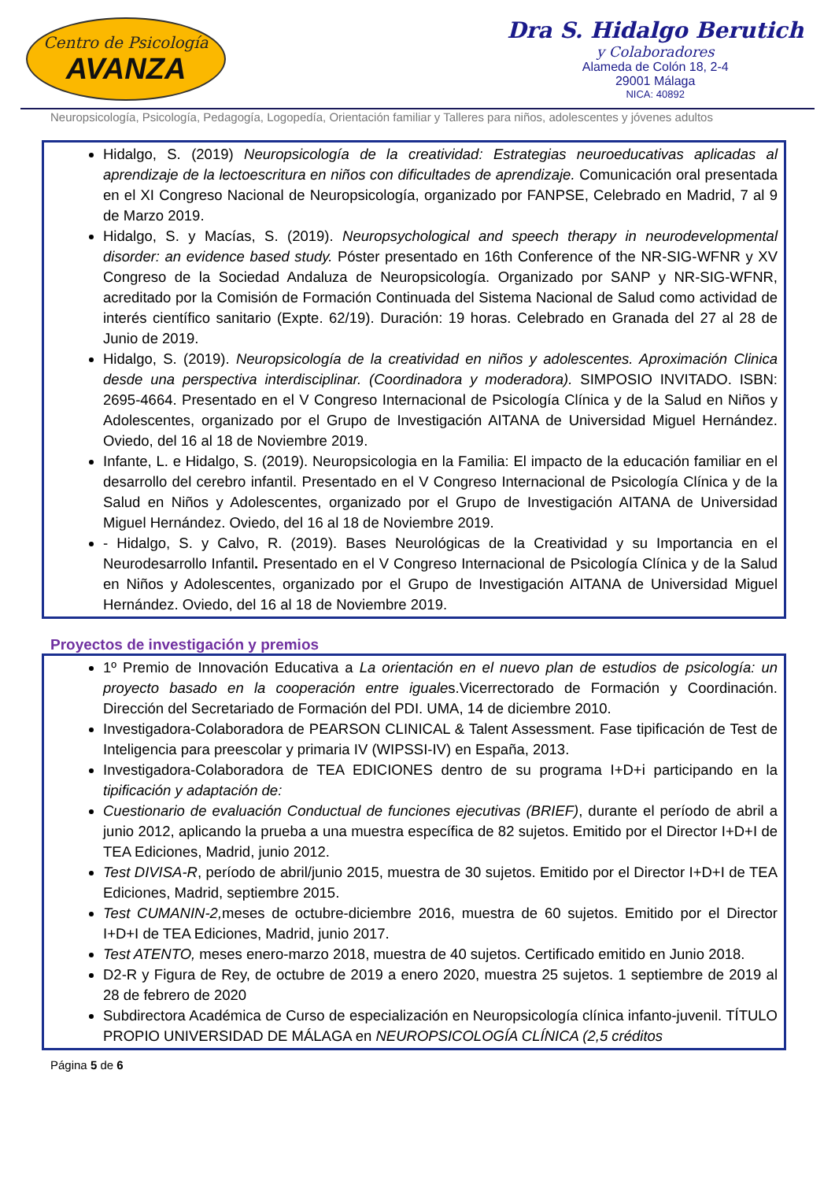Centro de Psicología
AVANZA
Dra S. Hidalgo Berutich
y Colaboradores
Alameda de Colón 18, 2-4
29001 Málaga
NICA: 40892
Neuropsicología, Psicología, Pedagogía, Logopedía, Orientación familiar y Talleres para niños, adolescentes y jóvenes adultos
Hidalgo, S. (2019) Neuropsicología de la creatividad: Estrategias neuroeducativas aplicadas al aprendizaje de la lectoescritura en niños con dificultades de aprendizaje. Comunicación oral presentada en el XI Congreso Nacional de Neuropsicología, organizado por FANPSE, Celebrado en Madrid, 7 al 9 de Marzo 2019.
Hidalgo, S. y Macías, S. (2019). Neuropsychological and speech therapy in neurodevelopmental disorder: an evidence based study. Póster presentado en 16th Conference of the NR-SIG-WFNR y XV Congreso de la Sociedad Andaluza de Neuropsicología. Organizado por SANP y NR-SIG-WFNR, acreditado por la Comisión de Formación Continuada del Sistema Nacional de Salud como actividad de interés científico sanitario (Expte. 62/19). Duración: 19 horas. Celebrado en Granada del 27 al 28 de Junio de 2019.
Hidalgo, S. (2019). Neuropsicología de la creatividad en niños y adolescentes. Aproximación Clinica desde una perspectiva interdisciplinar. (Coordinadora y moderadora). SIMPOSIO INVITADO. ISBN: 2695-4664. Presentado en el V Congreso Internacional de Psicología Clínica y de la Salud en Niños y Adolescentes, organizado por el Grupo de Investigación AITANA de Universidad Miguel Hernández. Oviedo, del 16 al 18 de Noviembre 2019.
Infante, L. e Hidalgo, S. (2019). Neuropsicologia en la Familia: El impacto de la educación familiar en el desarrollo del cerebro infantil. Presentado en el V Congreso Internacional de Psicología Clínica y de la Salud en Niños y Adolescentes, organizado por el Grupo de Investigación AITANA de Universidad Miguel Hernández. Oviedo, del 16 al 18 de Noviembre 2019.
- Hidalgo, S. y Calvo, R. (2019). Bases Neurológicas de la Creatividad y su Importancia en el Neurodesarrollo Infantil. Presentado en el V Congreso Internacional de Psicología Clínica y de la Salud en Niños y Adolescentes, organizado por el Grupo de Investigación AITANA de Universidad Miguel Hernández. Oviedo, del 16 al 18 de Noviembre 2019.
Proyectos de investigación y premios
1º Premio de Innovación Educativa a La orientación en el nuevo plan de estudios de psicología: un proyecto basado en la cooperación entre iguales.Vicerrectorado de Formación y Coordinación. Dirección del Secretariado de Formación del PDI. UMA, 14 de diciembre 2010.
Investigadora-Colaboradora de PEARSON CLINICAL & Talent Assessment. Fase tipificación de Test de Inteligencia para preescolar y primaria IV (WIPSSI-IV) en España, 2013.
Investigadora-Colaboradora de TEA EDICIONES dentro de su programa I+D+i participando en la tipificación y adaptación de:
Cuestionario de evaluación Conductual de funciones ejecutivas (BRIEF), durante el período de abril a junio 2012, aplicando la prueba a una muestra específica de 82 sujetos. Emitido por el Director I+D+I de TEA Ediciones, Madrid, junio 2012.
Test DIVISA-R, período de abril/junio 2015, muestra de 30 sujetos. Emitido por el Director I+D+I de TEA Ediciones, Madrid, septiembre 2015.
Test CUMANIN-2, meses de octubre-diciembre 2016, muestra de 60 sujetos. Emitido por el Director I+D+I de TEA Ediciones, Madrid, junio 2017.
Test ATENTO, meses enero-marzo 2018, muestra de 40 sujetos. Certificado emitido en Junio 2018.
D2-R y Figura de Rey, de octubre de 2019 a enero 2020, muestra 25 sujetos. 1 septiembre de 2019 al 28 de febrero de 2020
Subdirectora Académica de Curso de especialización en Neuropsicología clínica infanto-juvenil. TÍTULO PROPIO UNIVERSIDAD DE MÁLAGA en NEUROPSICOLOGÍA CLÍNICA (2,5 créditos
Página 5 de 6